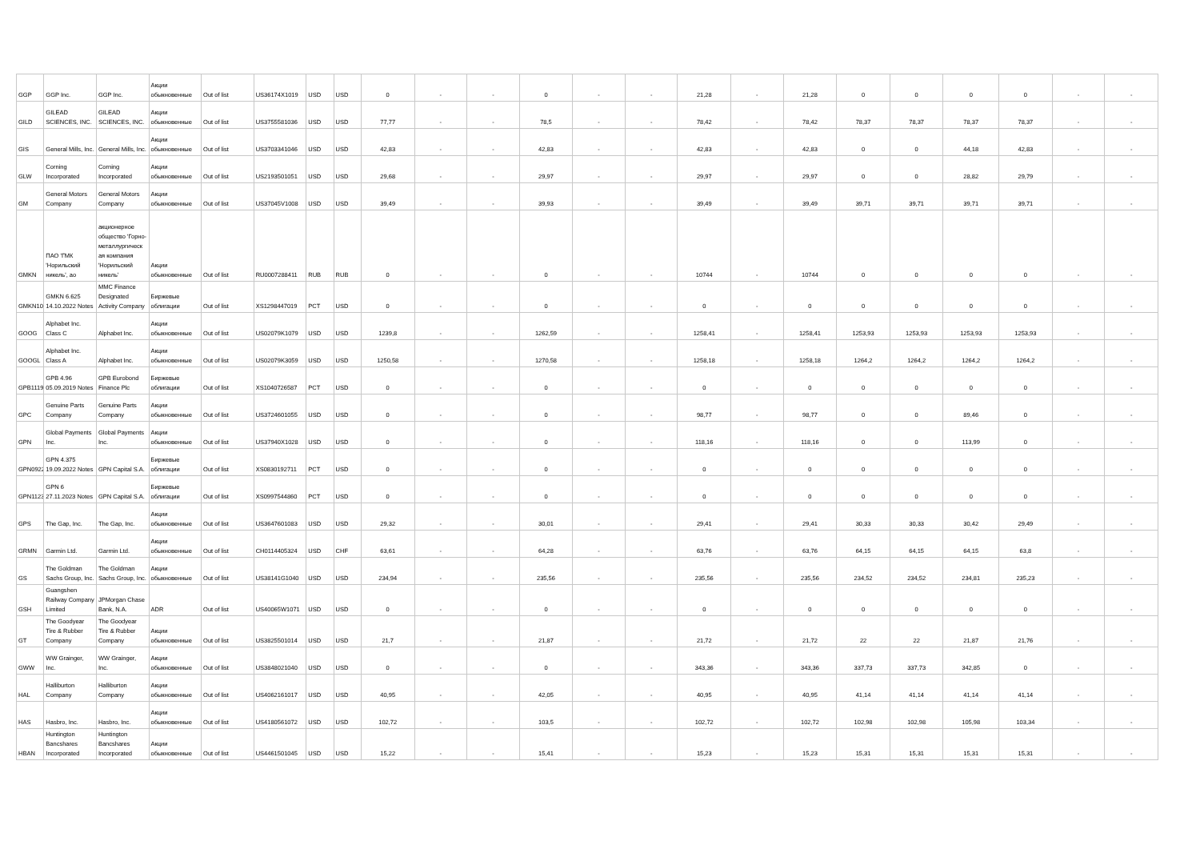| GGP | GGP Inc. | GGP Inc. | Акции обыкновенные | Out of list | US36174X1019 | USD | USD | 0 | - | - | 0 | - | - | 21,28 | - | 21,28 | 0 | 0 | 0 | 0 | - | - |
| GILD | GILEAD SCIENCES, INC. | GILEAD SCIENCES, INC. | Акции обыкновенные | Out of list | US3755581036 | USD | USD | 77,77 | - | - | 78,5 | - | - | 78,42 | - | 78,42 | 78,37 | 78,37 | 78,37 | 78,37 | - | - |
| GIS | General Mills, Inc. | General Mills, Inc. | Акции обыкновенные | Out of list | US3703341046 | USD | USD | 42,83 | - | - | 42,83 | - | - | 42,83 | - | 42,83 | 0 | 0 | 44,18 | 42,83 | - | - |
| GLW | Corning Incorporated | Corning Incorporated | Акции обыкновенные | Out of list | US2193501051 | USD | USD | 29,68 | - | - | 29,97 | - | - | 29,97 | - | 29,97 | 0 | 0 | 28,82 | 29,79 | - | - |
| GM | General Motors Company | General Motors Company | Акции обыкновенные | Out of list | US37045V1008 | USD | USD | 39,49 | - | - | 39,93 | - | - | 39,49 | - | 39,49 | 39,71 | 39,71 | 39,71 | 39,71 | - | - |
| GMKN | ПАО 'ГМК 'Норильский никель', ао | акционерное общество 'Горно-металлургическ ая компания 'Норильский никель' | Акции обыкновенные | Out of list | RU0007288411 | RUB | RUB | 0 | - | - | 0 | - | - | 10744 | - | 10744 | 0 | 0 | 0 | 0 | - | - |
| GMKN10 | GMKN 6.625 14.10.2022 Notes | MMC Finance Designated Activity Company | Биржевые облигации | Out of list | XS1298447019 | PCT | USD | 0 | - | - | 0 | - | - | 0 | - | 0 | 0 | 0 | 0 | 0 | - | - |
| GOOG | Alphabet Inc. Class C | Alphabet Inc. | Акции обыкновенные | Out of list | US02079K1079 | USD | USD | 1239,8 | - | - | 1262,59 | - | - | 1258,41 | - | 1258,41 | 1253,93 | 1253,93 | 1253,93 | 1253,93 | - | - |
| GOOGL | Alphabet Inc. Class A | Alphabet Inc. | Акции обыкновенные | Out of list | US02079K3059 | USD | USD | 1250,58 | - | - | 1270,58 | - | - | 1258,18 | - | 1258,18 | 1264,2 | 1264,2 | 1264,2 | 1264,2 | - | - |
| GPB1119 | GPB 4.96 05.09.2019 Notes | GPB Eurobond Finance Plc | Биржевые облигации | Out of list | XS1040726587 | PCT | USD | 0 | - | - | 0 | - | - | 0 | - | 0 | 0 | 0 | 0 | 0 | - | - |
| GPC | Genuine Parts Company | Genuine Parts Company | Акции обыкновенные | Out of list | US3724601055 | USD | USD | 0 | - | - | 0 | - | - | 98,77 | - | 98,77 | 0 | 0 | 89,46 | 0 | - | - |
| GPN | Global Payments Inc. | Global Payments Inc. | Акции обыкновенные | Out of list | US37940X1028 | USD | USD | 0 | - | - | 0 | - | - | 118,16 | - | 118,16 | 0 | 0 | 113,99 | 0 | - | - |
| GPN0922 | GPN 4.375 19.09.2022 Notes | GPN Capital S.A. | Биржевые облигации | Out of list | XS0830192711 | PCT | USD | 0 | - | - | 0 | - | - | 0 | - | 0 | 0 | 0 | 0 | 0 | - | - |
| GPN1123 | GPN 6 27.11.2023 Notes | GPN Capital S.A. | Биржевые облигации | Out of list | XS0997544860 | PCT | USD | 0 | - | - | 0 | - | - | 0 | - | 0 | 0 | 0 | 0 | 0 | - | - |
| GPS | The Gap, Inc. | The Gap, Inc. | Акции обыкновенные | Out of list | US3647601083 | USD | USD | 29,32 | - | - | 30,01 | - | - | 29,41 | - | 29,41 | 30,33 | 30,33 | 30,42 | 29,49 | - | - |
| GRMN | Garmin Ltd. | Garmin Ltd. | Акции обыкновенные | Out of list | CH0114405324 | USD | CHF | 63,61 | - | - | 64,28 | - | - | 63,76 | - | 63,76 | 64,15 | 64,15 | 64,15 | 63,8 | - | - |
| GS | The Goldman Sachs Group, Inc. | The Goldman Sachs Group, Inc. | Акции обыкновенные | Out of list | US38141G1040 | USD | USD | 234,94 | - | - | 235,56 | - | - | 235,56 | - | 235,56 | 234,52 | 234,52 | 234,81 | 235,23 | - | - |
| GSH | Guangshen Railway Company Limited | JPMorgan Chase Bank, N.A. | ADR | Out of list | US40065W1071 | USD | USD | 0 | - | - | 0 | - | - | 0 | - | 0 | 0 | 0 | 0 | 0 | - | - |
| GT | The Goodyear Tire & Rubber Company | The Goodyear Tire & Rubber Company | Акции обыкновенные | Out of list | US3825501014 | USD | USD | 21,7 | - | - | 21,87 | - | - | 21,72 | - | 21,72 | 22 | 22 | 21,87 | 21,76 | - | - |
| GWW | WW Grainger, Inc. | WW Grainger, Inc. | Акции обыкновенные | Out of list | US3848021040 | USD | USD | 0 | - | - | 0 | - | - | 343,36 | - | 343,36 | 337,73 | 337,73 | 342,85 | 0 | - | - |
| HAL | Halliburton Company | Halliburton Company | Акции обыкновенные | Out of list | US4062161017 | USD | USD | 40,95 | - | - | 42,05 | - | - | 40,95 | - | 40,95 | 41,14 | 41,14 | 41,14 | 41,14 | - | - |
| HAS | Hasbro, Inc. | Hasbro, Inc. | Акции обыкновенные | Out of list | US4180561072 | USD | USD | 102,72 | - | - | 103,5 | - | - | 102,72 | - | 102,72 | 102,98 | 102,98 | 105,98 | 103,34 | - | - |
| HBAN | Huntington Bancshares Incorporated | Huntington Bancshares Incorporated | Акции обыкновенные | Out of list | US4461501045 | USD | USD | 15,22 | - | - | 15,41 | - | - | 15,23 | - | 15,23 | 15,31 | 15,31 | 15,31 | 15,31 | - | - |